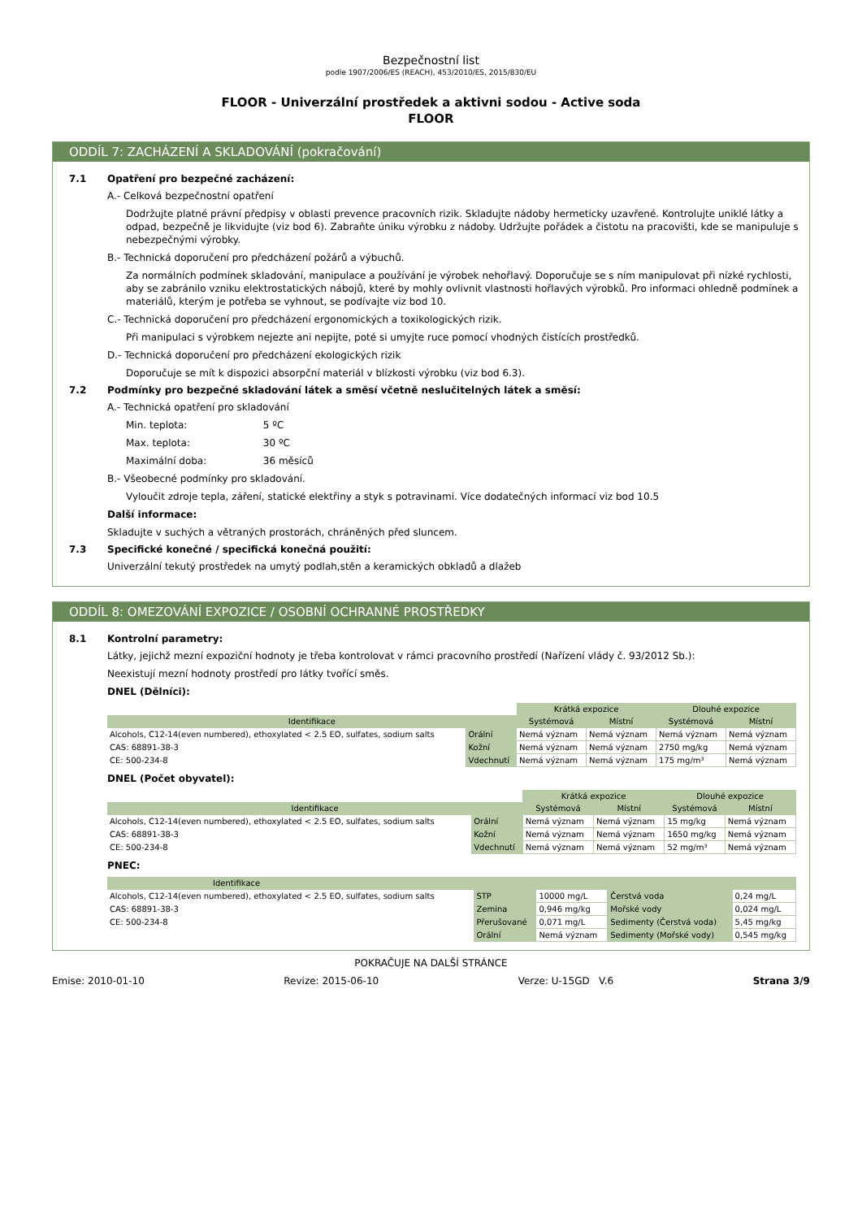Bezpečnostní list
podle 1907/2006/ES (REACH), 453/2010/ES, 2015/830/EU
FLOOR - Univerzální prostředek a aktivni sodou - Active soda
FLOOR
ODDÍL 7: ZACHÁZENÍ A SKLADOVÁNÍ (pokračování)
7.1 Opatření pro bezpečné zacházení:
A.- Celková bezpečnostní opatření
Dodržujte platné právní předpisy v oblasti prevence pracovních rizik. Skladujte nádoby hermeticky uzavřené. Kontrolujte uniklé látky a odpad, bezpečně je likvidujte (viz bod 6). Zabraňte úniku výrobku z nádoby. Udržujte pořádek a čistotu na pracovišti, kde se manipuluje s nebezpečnými výrobky.
B.- Technická doporučení pro předcházení požárů a výbuchů.
Za normálních podmínek skladování, manipulace a používání je výrobek nehořlavý. Doporučuje se s ním manipulovat při nízké rychlosti, aby se zabránilo vzniku elektrostatických nábojů, které by mohly ovlivnit vlastnosti hořlavých výrobků. Pro informaci ohledně podmínek a materiálů, kterým je potřeba se vyhnout, se podívajte viz bod 10.
C.- Technická doporučení pro předcházení ergonomických a toxikologických rizik.
Při manipulaci s výrobkem nejezte ani nepijte, poté si umyjte ruce pomocí vhodných čistících prostředků.
D.- Technická doporučení pro předcházení ekologických rizik
Doporučuje se mít k dispozici absorpční materiál v blízkosti výrobku (viz bod 6.3).
7.2 Podmínky pro bezpečné skladování látek a směsí včetně neslučitelných látek a směsí:
A.- Technická opatření pro skladování
Min. teplota: 5 ºC
Max. teplota: 30 ºC
Maximální doba: 36 měsíců
B.- Všeobecné podmínky pro skladování.
Vyloučit zdroje tepla, záření, statické elektřiny a styk s potravinami. Více dodatečných informací viz bod 10.5
Další informace:
Skladujte v suchých a větraných prostorách, chráněných před sluncem.
7.3 Specifické konečné / specifická konečná použití:
Univerzální tekutý prostředek na umytý podlah,stěn a keramických obkladů a dlažeb
ODDÍL 8: OMEZOVÁNÍ EXPOZICE / OSOBNÍ OCHRANNÉ PROSTŘEDKY
8.1 Kontrolní parametry:
Látky, jejichž mezní expoziční hodnoty je třeba kontrolovat v rámci pracovního prostředí (Nařízení vlády č. 93/2012 Sb.):
Neexistují mezní hodnoty prostředí pro látky tvořící směs.
DNEL (Dělníci):
| | | Krátká expozice | | Dlouhé expozice | |
| --- | --- | --- | --- | --- | --- |
| Identifikace | | Systémová | Místní | Systémová | Místní |
| Alcohols, C12-14(even numbered), ethoxylated < 2.5 EO, sulfates, sodium salts | Orální | Nemá význam | Nemá význam | Nemá význam | Nemá význam |
| CAS: 68891-38-3 | Kožní | Nemá význam | Nemá význam | 2750 mg/kg | Nemá význam |
| CE: 500-234-8 | Vdechnutí | Nemá význam | Nemá význam | 175 mg/m³ | Nemá význam |
DNEL (Počet obyvatel):
| | | Krátká expozice | | Dlouhé expozice | |
| --- | --- | --- | --- | --- | --- |
| Identifikace | | Systémová | Místní | Systémová | Místní |
| Alcohols, C12-14(even numbered), ethoxylated < 2.5 EO, sulfates, sodium salts | Orální | Nemá význam | Nemá význam | 15 mg/kg | Nemá význam |
| CAS: 68891-38-3 | Kožní | Nemá význam | Nemá význam | 1650 mg/kg | Nemá význam |
| CE: 500-234-8 | Vdechnutí | Nemá význam | Nemá význam | 52 mg/m³ | Nemá význam |
PNEC:
| Identifikace | | | | |
| --- | --- | --- | --- | --- |
| Alcohols, C12-14(even numbered), ethoxylated < 2.5 EO, sulfates, sodium salts | STP | 10000 mg/L | Čerstvá voda | 0,24 mg/L |
| CAS: 68891-38-3 | Zemina | 0,946 mg/kg | Mořské vody | 0,024 mg/L |
| CE: 500-234-8 | Přerušované | 0,071 mg/L | Sedimenty (Čerstvá voda) | 5,45 mg/kg |
| | Orální | Nemá význam | Sedimenty (Mořské vody) | 0,545 mg/kg |
POKRAČUJE NA DALŠÍ STRÁNCE
Emise: 2010-01-10 Revize: 2015-06-10 Verze: U-15GD V.6 Strana 3/9